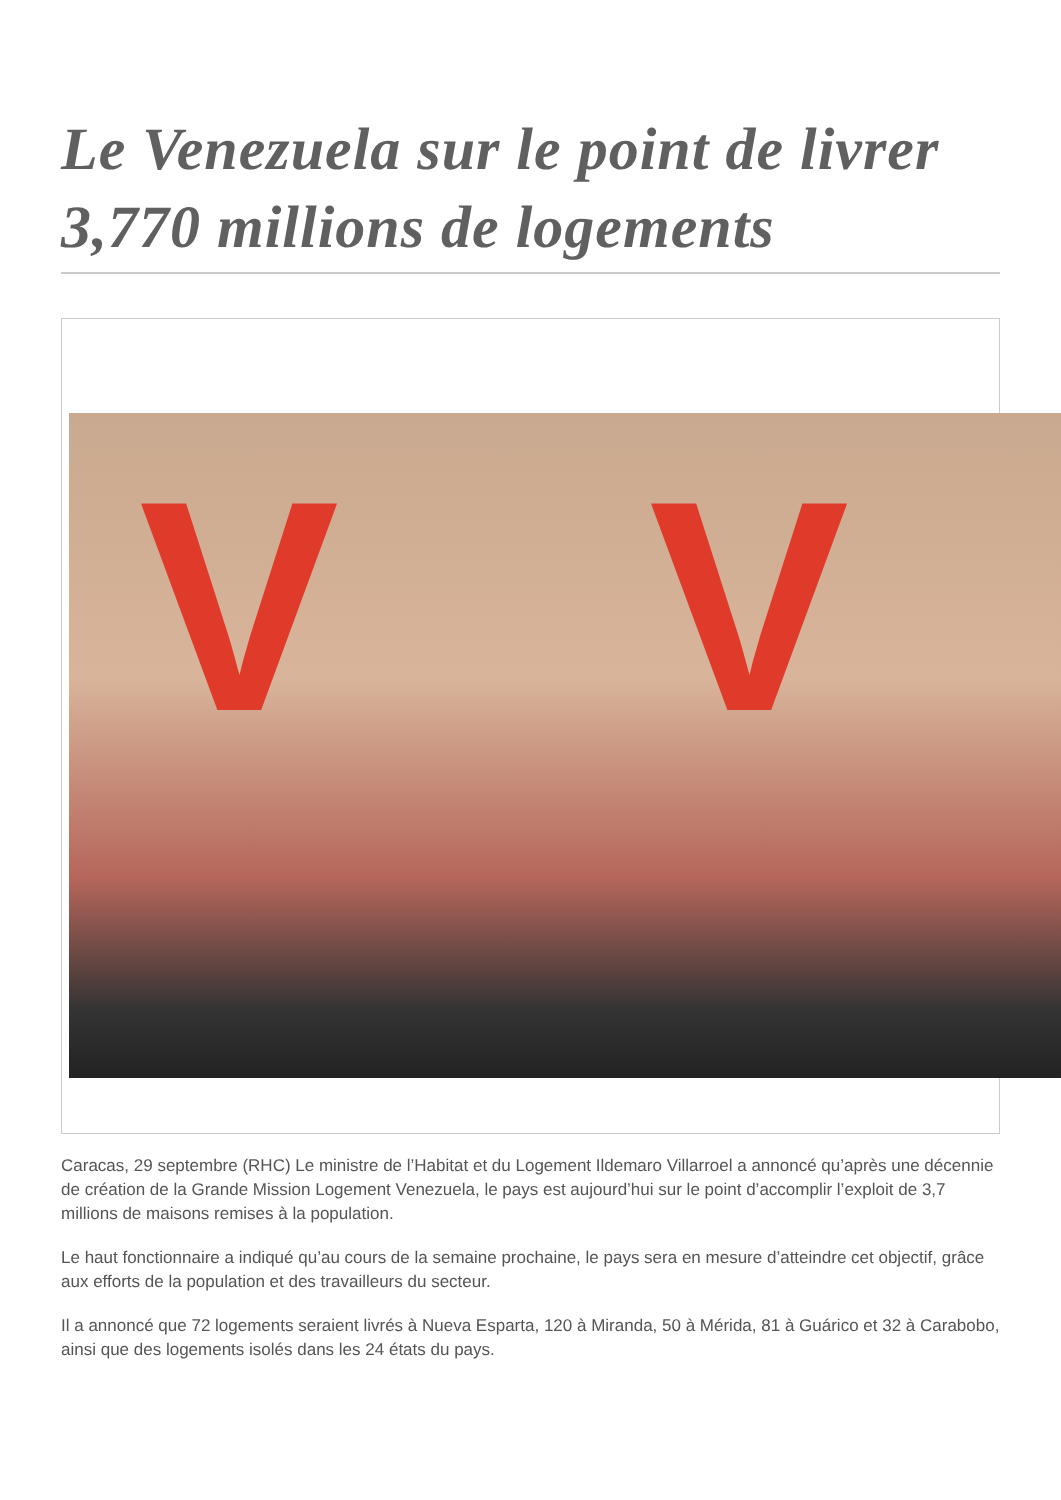Le Venezuela sur le point de livrer 3,770 millions de logements
V V
Caracas, 29 septembre (RHC) Le ministre de l’Habitat et du Logement Ildemaro Villarroel a annoncé qu’après une décennie de création de la Grande Mission Logement Venezuela, le pays est aujourd’hui sur le point d’accomplir l’exploit de 3,7 millions de maisons remises à la population.
Le haut fonctionnaire a indiqué qu’au cours de la semaine prochaine, le pays sera en mesure d’atteindre cet objectif, grâce aux efforts de la population et des travailleurs du secteur.
Il a annoncé que 72 logements seraient livrés à Nueva Esparta, 120 à Miranda, 50 à Mérida, 81 à Guárico et 32 à Carabobo, ainsi que des logements isolés dans les 24 états du pays.